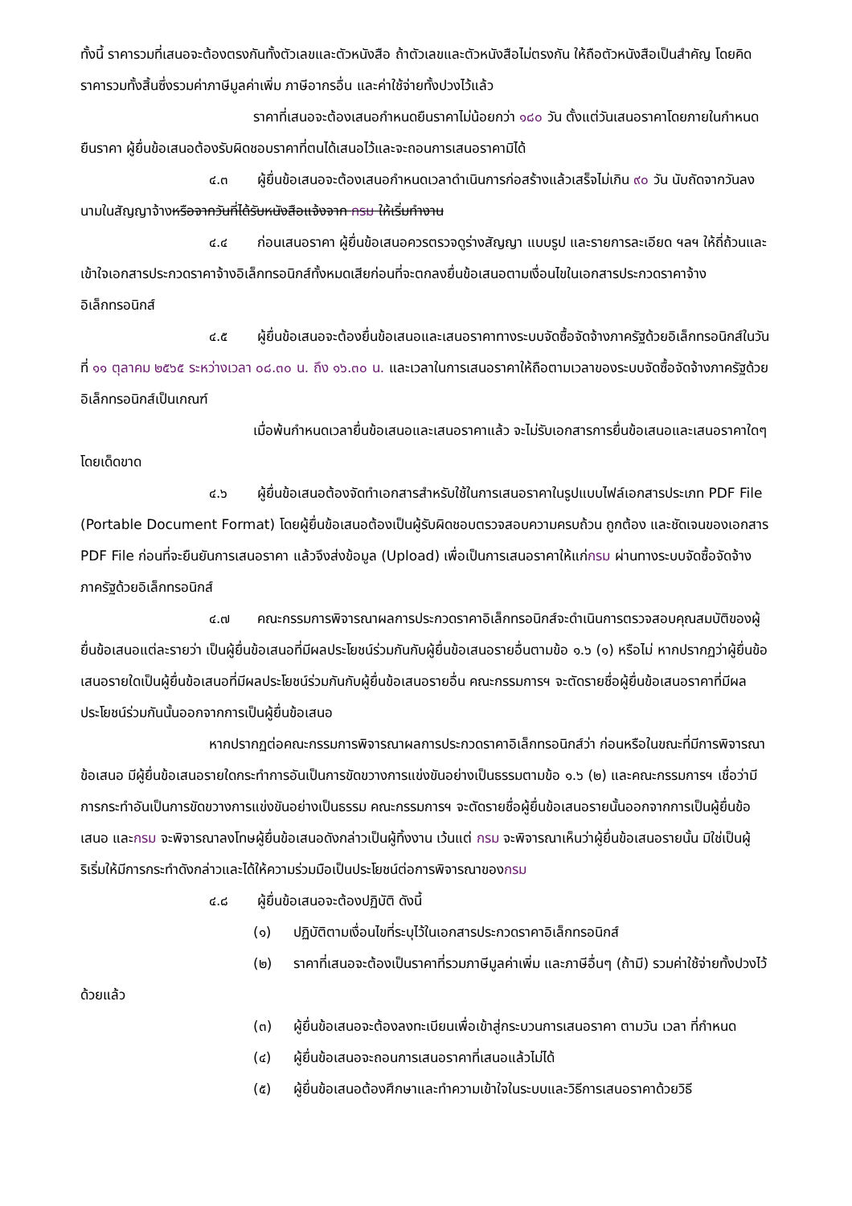ทั้งนี้ ราคารวมที่เสนอจะต้องตรงกันทั้งตัวเลขและตัวหนังสือ ถ้าตัวเลขและตัวหนังสือไม่ตรงกัน ให้ถือตัวหนังสือเป็นสำคัญ โดยคิดราคารวมทั้งสิ้นซึ่งรวมค่าภาษีมูลค่าเพิ่ม ภาษีอากรอื่น และค่าใช้จ่ายทั้งปวงไว้แล้ว
ราคาที่เสนอจะต้องเสนอกำหนดยืนราคาไม่น้อยกว่า ๑๘๐ วัน ตั้งแต่วันเสนอราคาโดยภายในกำหนดยืนราคา ผู้ยื่นข้อเสนอต้องรับผิดชอบราคาที่ตนได้เสนอไว้และจะถอนการเสนอราคามิได้
๔.๓ ผู้ยื่นข้อเสนอจะต้องเสนอกำหนดเวลาดำเนินการก่อสร้างแล้วเสร็จไม่เกิน ๙๐ วัน นับถัดจากวันลงนามในสัญญาจ้างหรือจากวันที่ได้รับหนังสือแจ้งจาก กรม ให้เริ่มทำงาน
๔.๔ ก่อนเสนอราคา ผู้ยื่นข้อเสนอควรตรวจดูร่างสัญญา แบบรูป และรายการละเอียด ฯลฯ ให้ถี่ถ้วนและเข้าใจเอกสารประกวดราคาจ้างอิเล็กทรอนิกส์ทั้งหมดเสียก่อนที่จะตกลงยื่นข้อเสนอตามเงื่อนไขในเอกสารประกวดราคาจ้างอิเล็กทรอนิกส์
๔.๕ ผู้ยื่นข้อเสนอจะต้องยื่นข้อเสนอและเสนอราคาทางระบบจัดซื้อจัดจ้างภาครัฐด้วยอิเล็กทรอนิกส์ในวันที่ ๑๑ ตุลาคม ๒๕๖๕ ระหว่างเวลา ๐๘.๓๐ น. ถึง ๑๖.๓๐ น. และเวลาในการเสนอราคาให้ถือตามเวลาของระบบจัดซื้อจัดจ้างภาครัฐด้วยอิเล็กทรอนิกส์เป็นเกณฑ์
เมื่อพ้นกำหนดเวลายื่นข้อเสนอและเสนอราคาแล้ว จะไม่รับเอกสารการยื่นข้อเสนอและเสนอราคาใดๆ โดยเด็ดขาด
๔.๖ ผู้ยื่นข้อเสนอต้องจัดทำเอกสารสำหรับใช้ในการเสนอราคาในรูปแบบไฟล์เอกสารประเภท PDF File (Portable Document Format) โดยผู้ยื่นข้อเสนอต้องเป็นผู้รับผิดชอบตรวจสอบความครบถ้วน ถูกต้อง และชัดเจนของเอกสาร PDF File ก่อนที่จะยืนยันการเสนอราคา แล้วจึงส่งข้อมูล (Upload) เพื่อเป็นการเสนอราคาให้แก่กรม ผ่านทางระบบจัดซื้อจัดจ้างภาครัฐด้วยอิเล็กทรอนิกส์
๔.๗ คณะกรรมการพิจารณาผลการประกวดราคาอิเล็กทรอนิกส์จะดำเนินการตรวจสอบคุณสมบัติของผู้ยื่นข้อเสนอแต่ละรายว่า เป็นผู้ยื่นข้อเสนอที่มีผลประโยชน์ร่วมกันกับผู้ยื่นข้อเสนอรายอื่นตามข้อ ๑.๖ (๑) หรือไม่ หากปรากฏว่าผู้ยื่นข้อเสนอรายใดเป็นผู้ยื่นข้อเสนอที่มีผลประโยชน์ร่วมกันกับผู้ยื่นข้อเสนอรายอื่น คณะกรรมการฯ จะตัดรายชื่อผู้ยื่นข้อเสนอราคาที่มีผลประโยชน์ร่วมกันนั้นออกจากการเป็นผู้ยื่นข้อเสนอ
หากปรากฏต่อคณะกรรมการพิจารณาผลการประกวดราคาอิเล็กทรอนิกส์ว่า ก่อนหรือในขณะที่มีการพิจารณาข้อเสนอ มีผู้ยื่นข้อเสนอรายใดกระทำการอันเป็นการขัดขวางการแข่งขันอย่างเป็นธรรมตามข้อ ๑.๖ (๒) และคณะกรรมการฯ เชื่อว่ามีการกระทำอันเป็นการขัดขวางการแข่งขันอย่างเป็นธรรม คณะกรรมการฯ จะตัดรายชื่อผู้ยื่นข้อเสนอรายนั้นออกจากการเป็นผู้ยื่นข้อเสนอ และกรม จะพิจารณาลงโทษผู้ยื่นข้อเสนอดังกล่าวเป็นผู้ทิ้งงาน เว้นแต่ กรม จะพิจารณาเห็นว่าผู้ยื่นข้อเสนอรายนั้น มิใช่เป็นผู้ริเริ่มให้มีการกระทำดังกล่าวและได้ให้ความร่วมมือเป็นประโยชน์ต่อการพิจารณาของกรม
๔.๘ ผู้ยื่นข้อเสนอจะต้องปฏิบัติ ดังนี้
(๑) ปฏิบัติตามเงื่อนไขที่ระบุไว้ในเอกสารประกวดราคาอิเล็กทรอนิกส์
(๒) ราคาที่เสนอจะต้องเป็นราคาที่รวมภาษีมูลค่าเพิ่ม และภาษีอื่นๆ (ถ้ามี) รวมค่าใช้จ่ายทั้งปวงไว้ด้วยแล้ว
(๓) ผู้ยื่นข้อเสนอจะต้องลงทะเบียนเพื่อเข้าสู่กระบวนการเสนอราคา ตามวัน เวลา ที่กำหนด
(๔) ผู้ยื่นข้อเสนอจะถอนการเสนอราคาที่เสนอแล้วไม่ได้
(๕) ผู้ยื่นข้อเสนอต้องศึกษาและทำความเข้าใจในระบบและวิธีการเสนอราคาด้วยวิธี